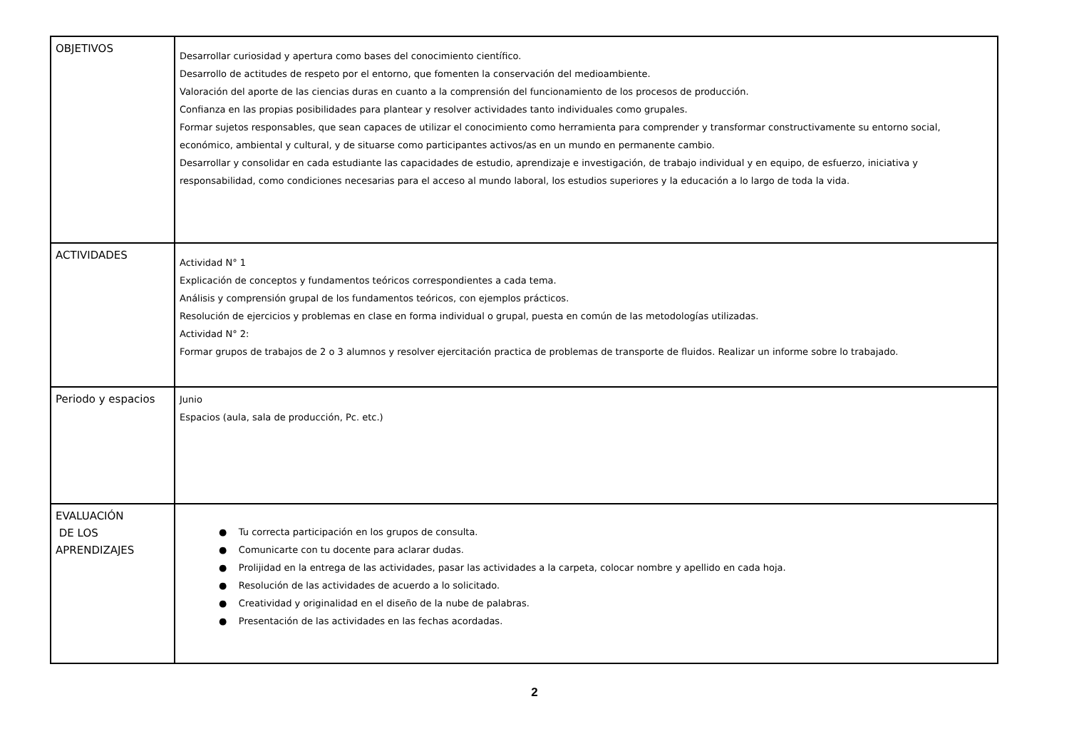| OBJETIVOS | Desarrollar curiosidad y apertura como bases del conocimiento científico. Desarrollo de actitudes de respeto por el entorno, que fomenten la conservación del medioambiente. Valoración del aporte de las ciencias duras en cuanto a la comprensión del funcionamiento de los procesos de producción. Confianza en las propias posibilidades para plantear y resolver actividades tanto individuales como grupales. Formar sujetos responsables, que sean capaces de utilizar el conocimiento como herramienta para comprender y transformar constructivamente su entorno social, económico, ambiental y cultural, y de situarse como participantes activos/as en un mundo en permanente cambio. Desarrollar y consolidar en cada estudiante las capacidades de estudio, aprendizaje e investigación, de trabajo individual y en equipo, de esfuerzo, iniciativa y responsabilidad, como condiciones necesarias para el acceso al mundo laboral, los estudios superiores y la educación a lo largo de toda la vida. |
| ACTIVIDADES | Actividad N° 1 Explicación de conceptos y fundamentos teóricos correspondientes a cada tema. Análisis y comprensión grupal de los fundamentos teóricos, con ejemplos prácticos. Resolución de ejercicios y problemas en clase en forma individual o grupal, puesta en común de las metodologías utilizadas. Actividad N° 2: Formar grupos de trabajos de 2 o 3 alumnos y resolver ejercitación practica de problemas de transporte de fluidos. Realizar un informe sobre lo trabajado. |
| Periodo y espacios | Junio Espacios (aula, sala de producción, Pc. etc.) |
| EVALUACIÓN DE LOS APRENDIZAJES | ● Tu correcta participación en los grupos de consulta. ● Comunicarte con tu docente para aclarar dudas. ● Prolijidad en la entrega de las actividades, pasar las actividades a la carpeta, colocar nombre y apellido en cada hoja. ● Resolución de las actividades de acuerdo a lo solicitado. ● Creatividad y originalidad en el diseño de la nube de palabras. ● Presentación de las actividades en las fechas acordadas. |
2